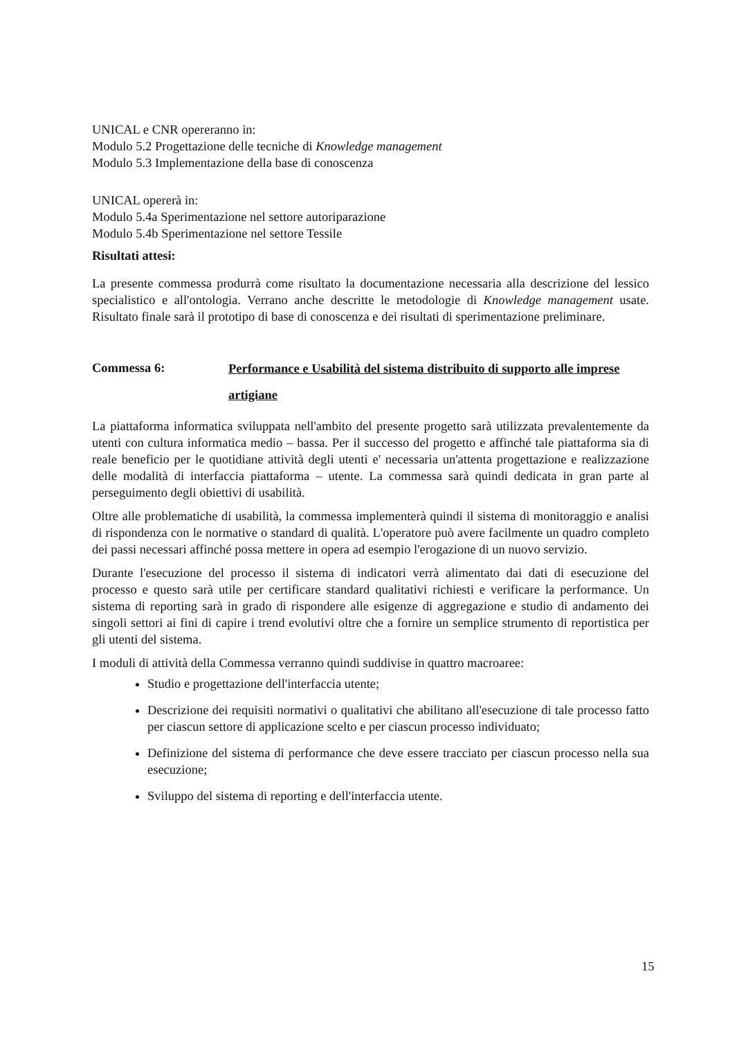UNICAL e CNR opereranno in:
Modulo 5.2 Progettazione delle tecniche di Knowledge management
Modulo 5.3 Implementazione della base di conoscenza
UNICAL opererà in:
Modulo 5.4a Sperimentazione nel settore autoriparazione
Modulo 5.4b Sperimentazione nel settore Tessile
Risultati attesi:
La presente commessa produrrà come risultato la documentazione necessaria alla descrizione del lessico specialistico e all'ontologia. Verrano anche descritte le metodologie di Knowledge management usate. Risultato finale sarà il prototipo di base di conoscenza e dei risultati di sperimentazione preliminare.
Commessa 6:
Performance e Usabilità del sistema distribuito di supporto alle imprese artigiane
La piattaforma informatica sviluppata nell'ambito del presente progetto sarà utilizzata prevalentemente da utenti con cultura informatica medio – bassa. Per il successo del progetto e affinché tale piattaforma sia di reale beneficio per le quotidiane attività degli utenti e' necessaria un'attenta progettazione e realizzazione delle modalità di interfaccia piattaforma – utente. La commessa sarà quindi dedicata in gran parte al perseguimento degli obiettivi di usabilità.
Oltre alle problematiche di usabilità, la commessa implementerà quindi il sistema di monitoraggio e analisi di rispondenza con le normative o standard di qualità. L'operatore può avere facilmente un quadro completo dei passi necessari affinché possa mettere in opera ad esempio l'erogazione di un nuovo servizio.
Durante l'esecuzione del processo il sistema di indicatori verrà alimentato dai dati di esecuzione del processo e questo sarà utile per certificare standard qualitativi richiesti e verificare la performance. Un sistema di reporting sarà in grado di rispondere alle esigenze di aggregazione e studio di andamento dei singoli settori ai fini di capire i trend evolutivi oltre che a fornire un semplice strumento di reportistica per gli utenti del sistema.
I moduli di attività della Commessa verranno quindi suddivise in quattro macroaree:
Studio e progettazione dell'interfaccia utente;
Descrizione dei requisiti normativi o qualitativi che abilitano all'esecuzione di tale processo fatto per ciascun settore di applicazione scelto e per ciascun processo individuato;
Definizione del sistema di performance che deve essere tracciato per ciascun processo nella sua esecuzione;
Sviluppo del sistema di reporting e dell'interfaccia utente.
15